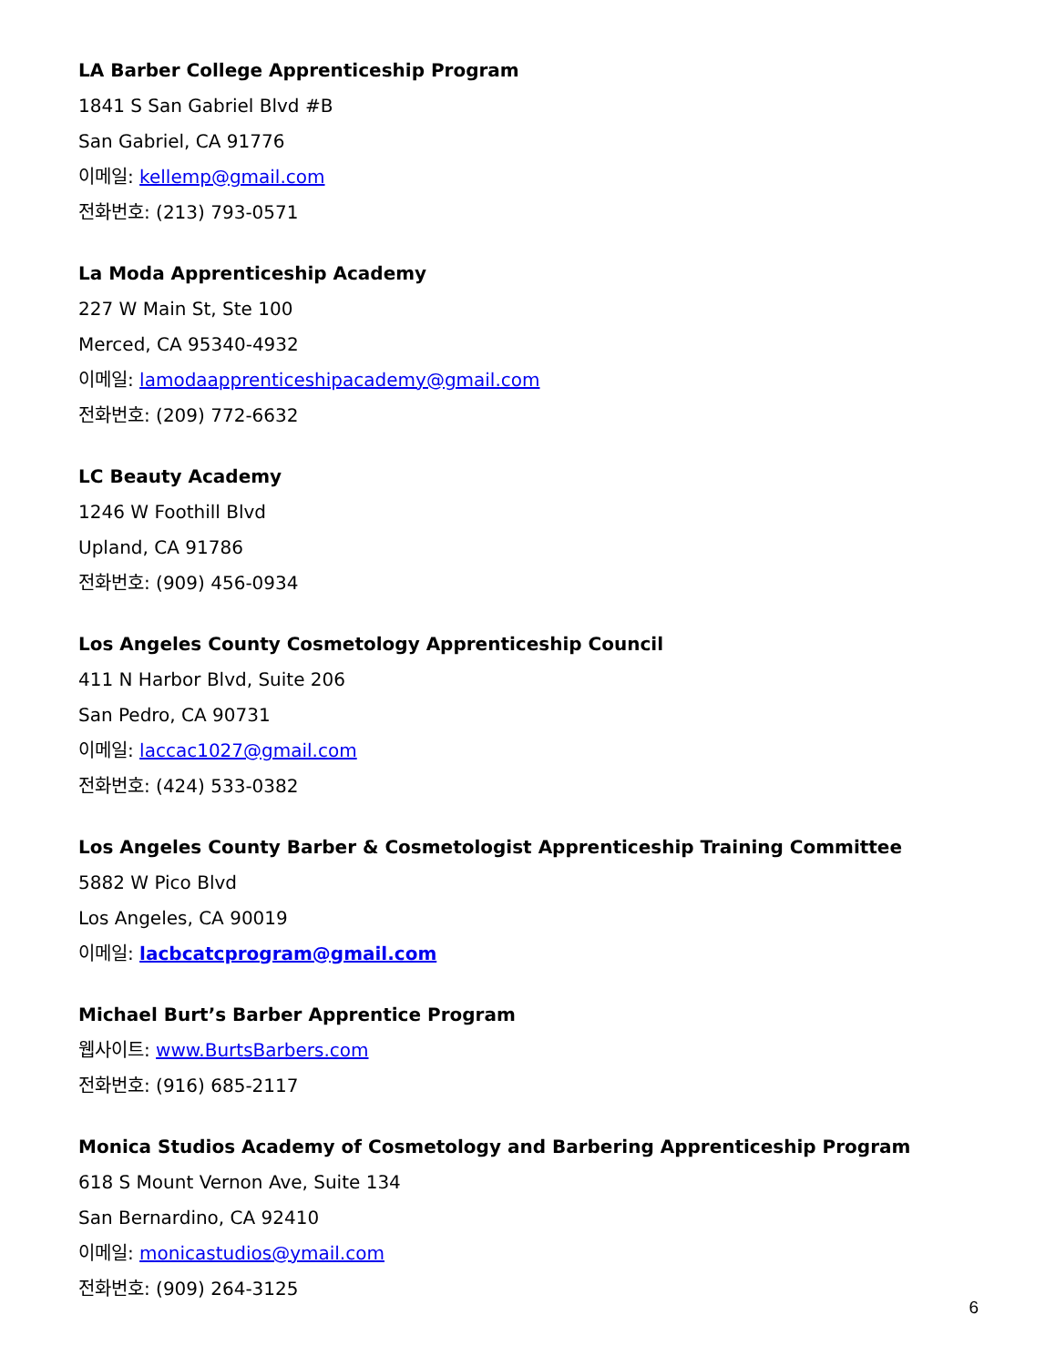LA Barber College Apprenticeship Program
1841 S San Gabriel Blvd #B
San Gabriel, CA 91776
이메일: kellemp@gmail.com
전화번호: (213) 793-0571
La Moda Apprenticeship Academy
227 W Main St, Ste 100
Merced, CA 95340-4932
이메일: lamodaapprenticeshipacademy@gmail.com
전화번호: (209) 772-6632
LC Beauty Academy
1246 W Foothill Blvd
Upland, CA 91786
전화번호: (909) 456-0934
Los Angeles County Cosmetology Apprenticeship Council
411 N Harbor Blvd, Suite 206
San Pedro, CA 90731
이메일: laccac1027@gmail.com
전화번호: (424) 533-0382
Los Angeles County Barber & Cosmetologist Apprenticeship Training Committee
5882 W Pico Blvd
Los Angeles, CA 90019
이메일: lacbcatcprogram@gmail.com
Michael Burt’s Barber Apprentice Program
웹사이트: www.BurtsBarbers.com
전화번호: (916) 685-2117
Monica Studios Academy of Cosmetology and Barbering Apprenticeship Program
618 S Mount Vernon Ave, Suite 134
San Bernardino, CA 92410
이메일: monicastudios@ymail.com
전화번호: (909) 264-3125
6